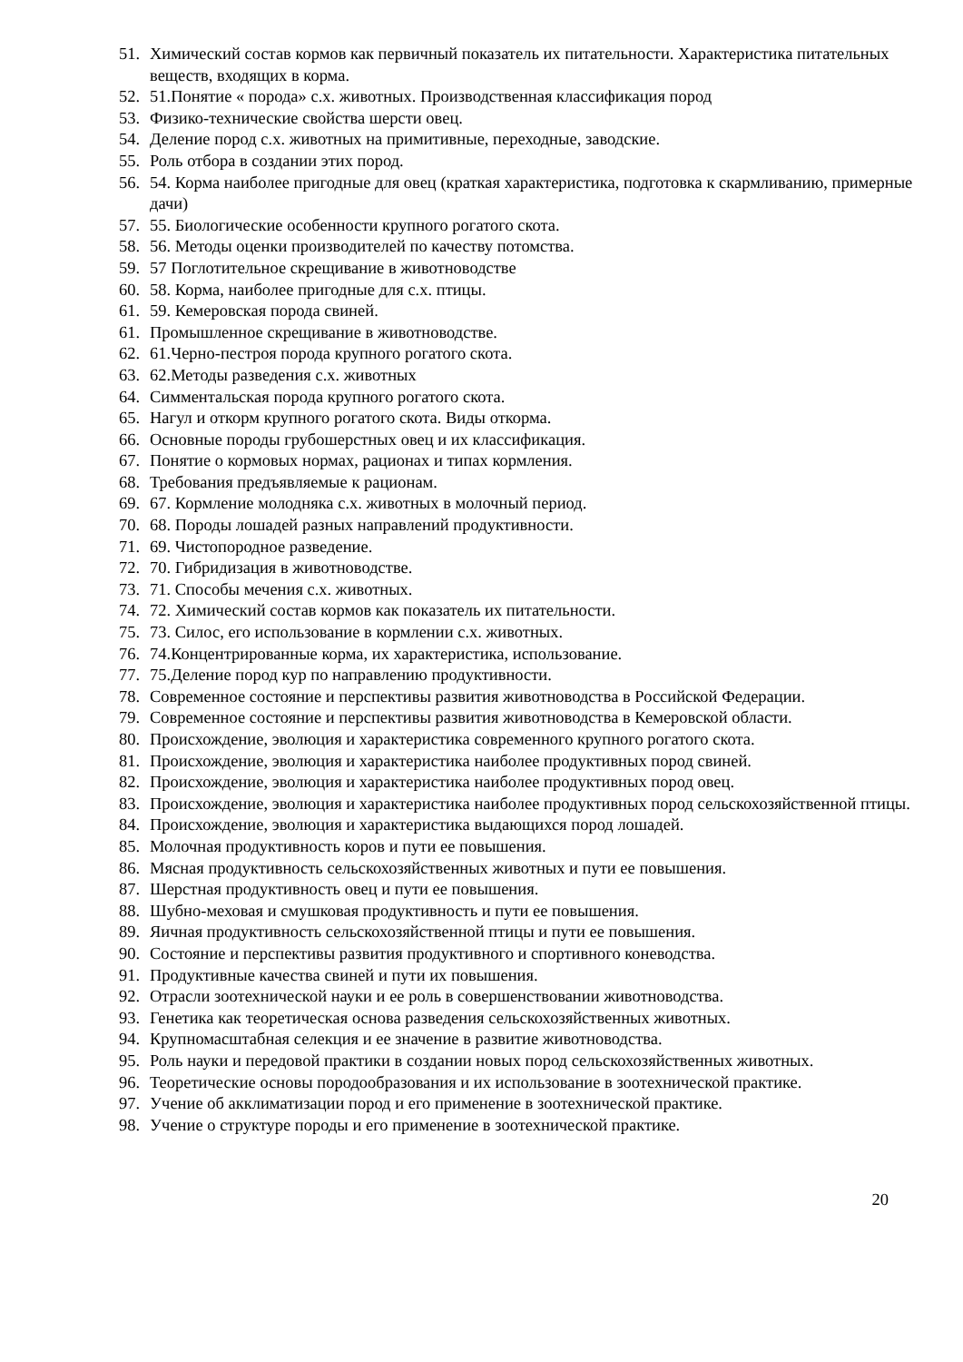51. Химический состав кормов как первичный показатель их питательности. Характеристика питательных веществ, входящих в корма.
52. 51.Понятие « порода» с.х. животных. Производственная классификация пород
53. Физико-технические свойства шерсти овец.
54. Деление пород с.х. животных на примитивные, переходные, заводские.
55. Роль отбора в создании этих пород.
56. 54. Корма наиболее пригодные для овец (краткая характеристика, подготовка к скармливанию, примерные дачи)
57. 55. Биологические особенности крупного рогатого скота.
58. 56. Методы оценки производителей по качеству потомства.
59. 57 Поглотительное скрещивание в животноводстве
60. 58. Корма, наиболее пригодные для с.х. птицы.
61. 59. Кемеровская порода свиней.
61. Промышленное скрещивание в животноводстве.
62. 61.Черно-пестроя порода крупного рогатого скота.
63. 62.Методы разведения с.х. животных
64. Симментальская порода крупного рогатого скота.
65. Нагул и откорм крупного рогатого скота. Виды откорма.
66. Основные породы грубошерстных овец и их классификация.
67. Понятие о кормовых нормах, рационах и типах кормления.
68. Требования предъявляемые к рационам.
69. 67. Кормление молодняка с.х. животных в молочный период.
70. 68. Породы лошадей разных направлений продуктивности.
71. 69. Чистопородное разведение.
72. 70. Гибридизация в животноводстве.
73. 71. Способы мечения с.х. животных.
74. 72. Химический состав кормов как показатель их питательности.
75. 73. Силос, его использование в кормлении с.х. животных.
76. 74.Концентрированные корма, их характеристика, использование.
77. 75.Деление пород кур по направлению продуктивности.
78. Современное состояние и перспективы развития животноводства в Российской Федерации.
79. Современное состояние и перспективы развития животноводства в Кемеровской области.
80. Происхождение, эволюция и характеристика современного крупного рогатого скота.
81. Происхождение, эволюция и характеристика наиболее продуктивных пород свиней.
82. Происхождение, эволюция и характеристика наиболее продуктивных пород овец.
83. Происхождение, эволюция и характеристика наиболее продуктивных пород сельскохозяйственной птицы.
84. Происхождение, эволюция и характеристика выдающихся пород лошадей.
85. Молочная продуктивность коров и пути ее повышения.
86. Мясная продуктивность сельскохозяйственных животных и пути ее повышения.
87. Шерстная продуктивность овец и пути ее повышения.
88. Шубно-меховая и смушковая продуктивность и пути ее повышения.
89. Яичная продуктивность сельскохозяйственной птицы и пути ее повышения.
90. Состояние и перспективы развития продуктивного и спортивного коневодства.
91. Продуктивные качества свиней и пути их повышения.
92. Отрасли зоотехнической науки и ее роль в совершенствовании животноводства.
93. Генетика как теоретическая основа разведения сельскохозяйственных животных.
94. Крупномасштабная селекция и ее значение в развитие животноводства.
95. Роль науки и передовой практики в создании новых пород сельскохозяйственных животных.
96. Теоретические основы породообразования и их использование в зоотехнической практике.
97. Учение об акклиматизации пород и его применение в зоотехнической практике.
98. Учение о структуре породы и его применение в зоотехнической практике.
20